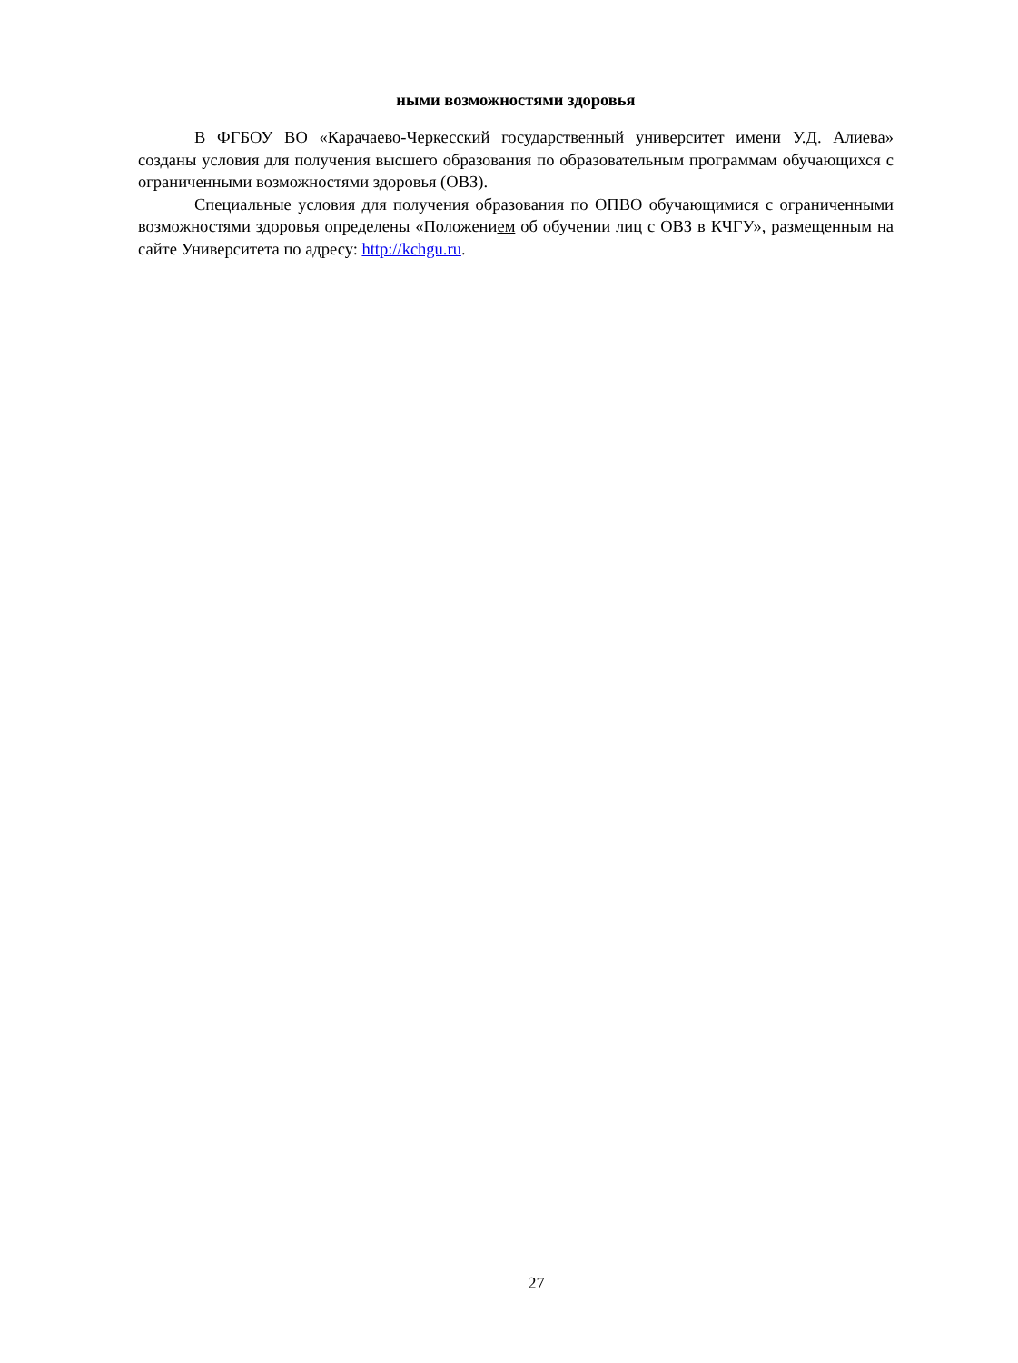ными возможностями здоровья
В ФГБОУ ВО «Карачаево-Черкесский государственный университет имени У.Д. Алиева» созданы условия для получения высшего образования по образовательным программам обучающихся с ограниченными возможностями здоровья (ОВЗ).
Специальные условия для получения образования по ОПВО обучающимися с ограниченными возможностями здоровья определены «Положением об обучении лиц с ОВЗ в КЧГУ», размещенным на сайте Университета по адресу: http://kchgu.ru.
27